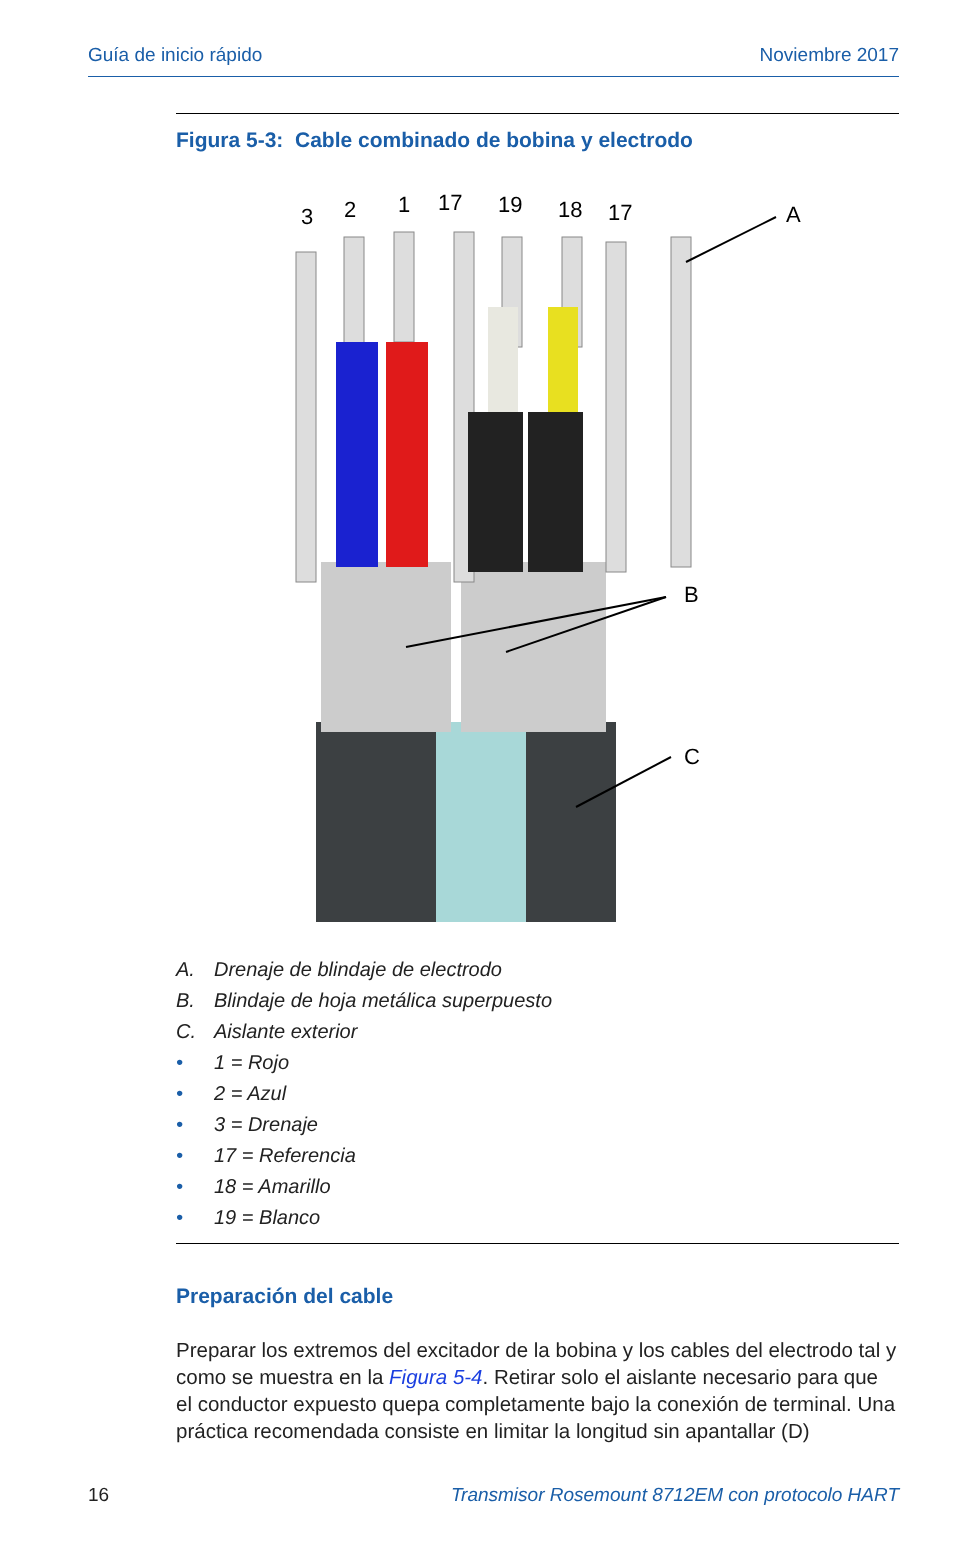Guía de inicio rápido Noviembre 2017
Figura 5-3: Cable combinado de bobina y electrodo
3
2
1
17
19
18
17
A
B
C
A. Drenaje de blindaje de electrodo
B. Blindaje de hoja metálica superpuesto
C. Aislante exterior
• 1 = Rojo
• 2 = Azul
• 3 = Drenaje
• 17 = Referencia
• 18 = Amarillo
• 19 = Blanco
Preparación del cable
Preparar los extremos del excitador de la bobina y los cables del electrodo tal y como se muestra en la Figura 5-4. Retirar solo el aislante necesario para que el conductor expuesto quepa completamente bajo la conexión de terminal. Una práctica recomendada consiste en limitar la longitud sin apantallar (D)
16 Transmisor Rosemount 8712EM con protocolo HART